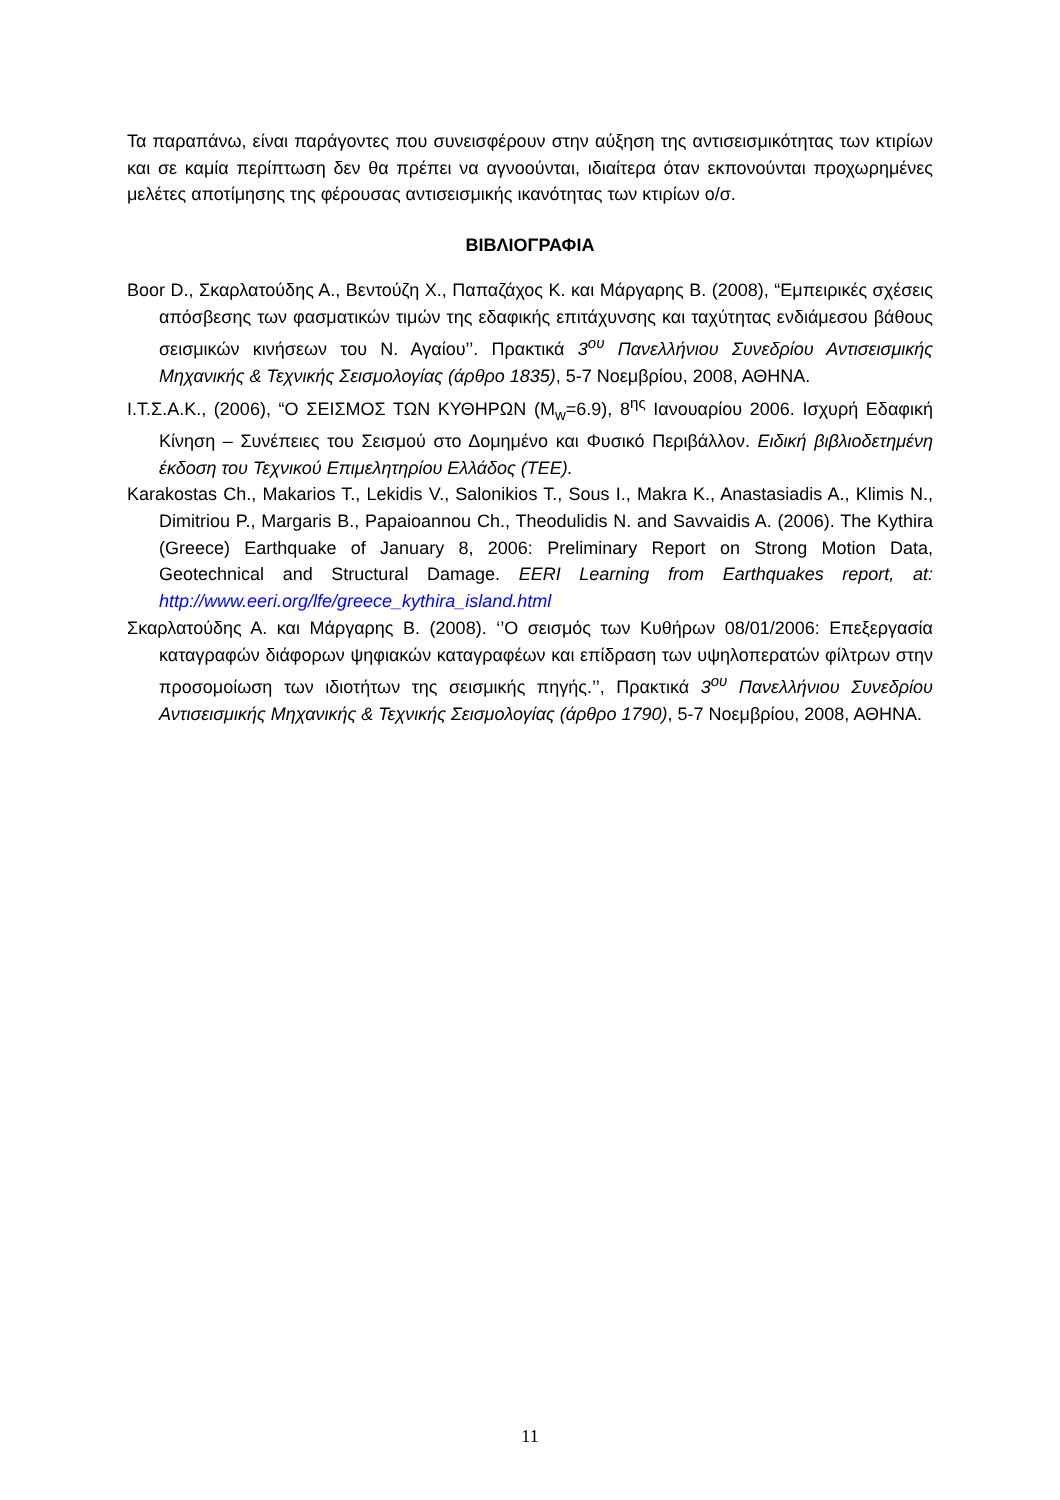Τα παραπάνω, είναι παράγοντες που συνεισφέρουν στην αύξηση της αντισεισμικότητας των κτιρίων και σε καμία περίπτωση δεν θα πρέπει να αγνοούνται, ιδιαίτερα όταν εκπονούνται προχωρημένες μελέτες αποτίμησης της φέρουσας αντισεισμικής ικανότητας των κτιρίων ο/σ.
ΒΙΒΛΙΟΓΡΑΦΙΑ
Boor D., Σκαρλατούδης Α., Βεντούζη Χ., Παπαζάχος Κ. και Μάργαρης Β. (2008), “Εμπειρικές σχέσεις απόσβεσης των φασματικών τιμών της εδαφικής επιτάχυνσης και ταχύτητας ενδιάμεσου βάθους σεισμικών κινήσεων του Ν. Αγαίου’’. Πρακτικά 3<sup>ου</sup> Πανελλήνιου Συνεδρίου Αντισεισμικής Μηχανικής & Τεχνικής Σεισμολογίας (άρθρο 1835), 5-7 Νοεμβρίου, 2008, ΑΘΗΝΑ.
Ι.Τ.Σ.Α.Κ., (2006), “Ο ΣΕΙΣΜΟΣ ΤΩΝ ΚΥΘΗΡΩΝ (M<sub>w</sub>=6.9), 8<sup>ης</sup> Ιανουαρίου 2006. Ισχυρή Εδαφική Κίνηση – Συνέπειες του Σεισμού στο Δομημένο και Φυσικό Περιβάλλον. Ειδική βιβλιοδετημένη έκδοση του Τεχνικού Επιμελητηρίου Ελλάδος (ΤΕΕ).
Karakostas Ch., Makarios T., Lekidis V., Salonikios T., Sous I., Makra K., Anastasiadis A., Klimis N., Dimitriou P., Margaris B., Papaioannou Ch., Theodulidis N. and Savvaidis A. (2006). The Kythira (Greece) Earthquake of January 8, 2006: Preliminary Report on Strong Motion Data, Geotechnical and Structural Damage. EERI Learning from Earthquakes report, at: http://www.eeri.org/lfe/greece_kythira_island.html
Σκαρλατούδης Α. και Μάργαρης Β. (2008). ‘’Ο σεισμός των Κυθήρων 08/01/2006: Επεξεργασία καταγραφών διάφορων ψηφιακών καταγραφέων και επίδραση των υψηλοπερατών φίλτρων στην προσομοίωση των ιδιοτήτων της σεισμικής πηγής.’’, Πρακτικά 3<sup>ου</sup> Πανελλήνιου Συνεδρίου Αντισεισμικής Μηχανικής & Τεχνικής Σεισμολογίας (άρθρο 1790), 5-7 Νοεμβρίου, 2008, ΑΘΗΝΑ.
11